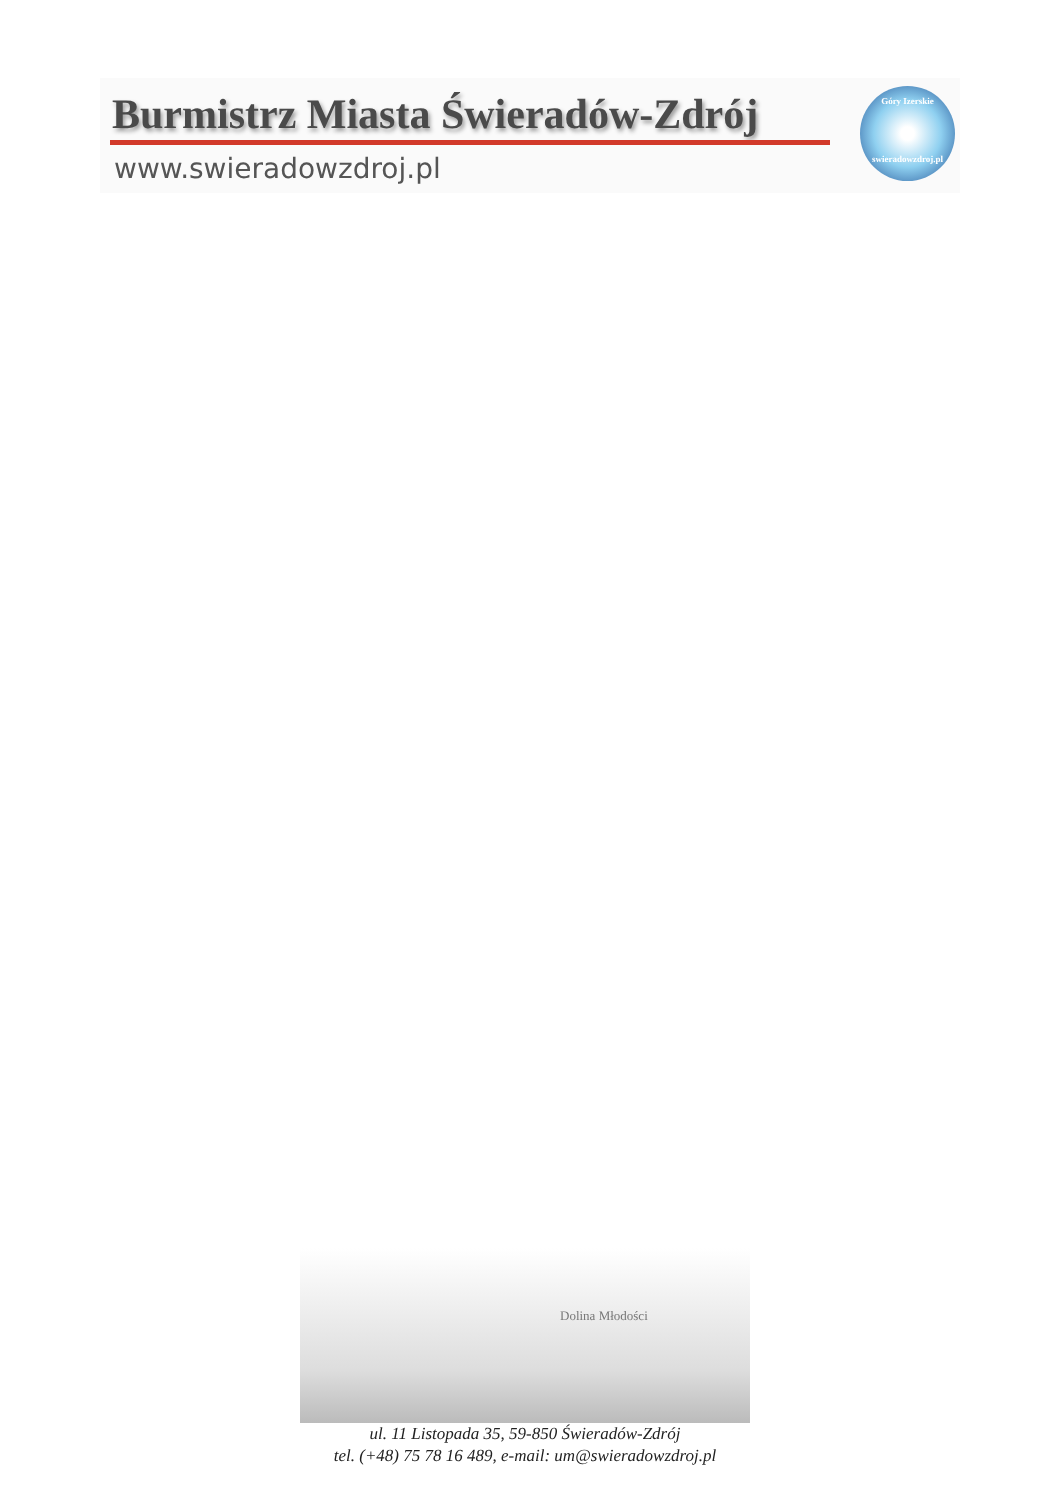Burmistrz Miasta Świeradów-Zdrój
www.swieradowzdroj.pl
Góry Izerskie
swieradowzdroj.pl
Dolina Młodości
ul. 11 Listopada 35, 59-850 Świeradów-Zdrój
tel. (+48) 75 78 16 489, e-mail: um@swieradowzdroj.pl